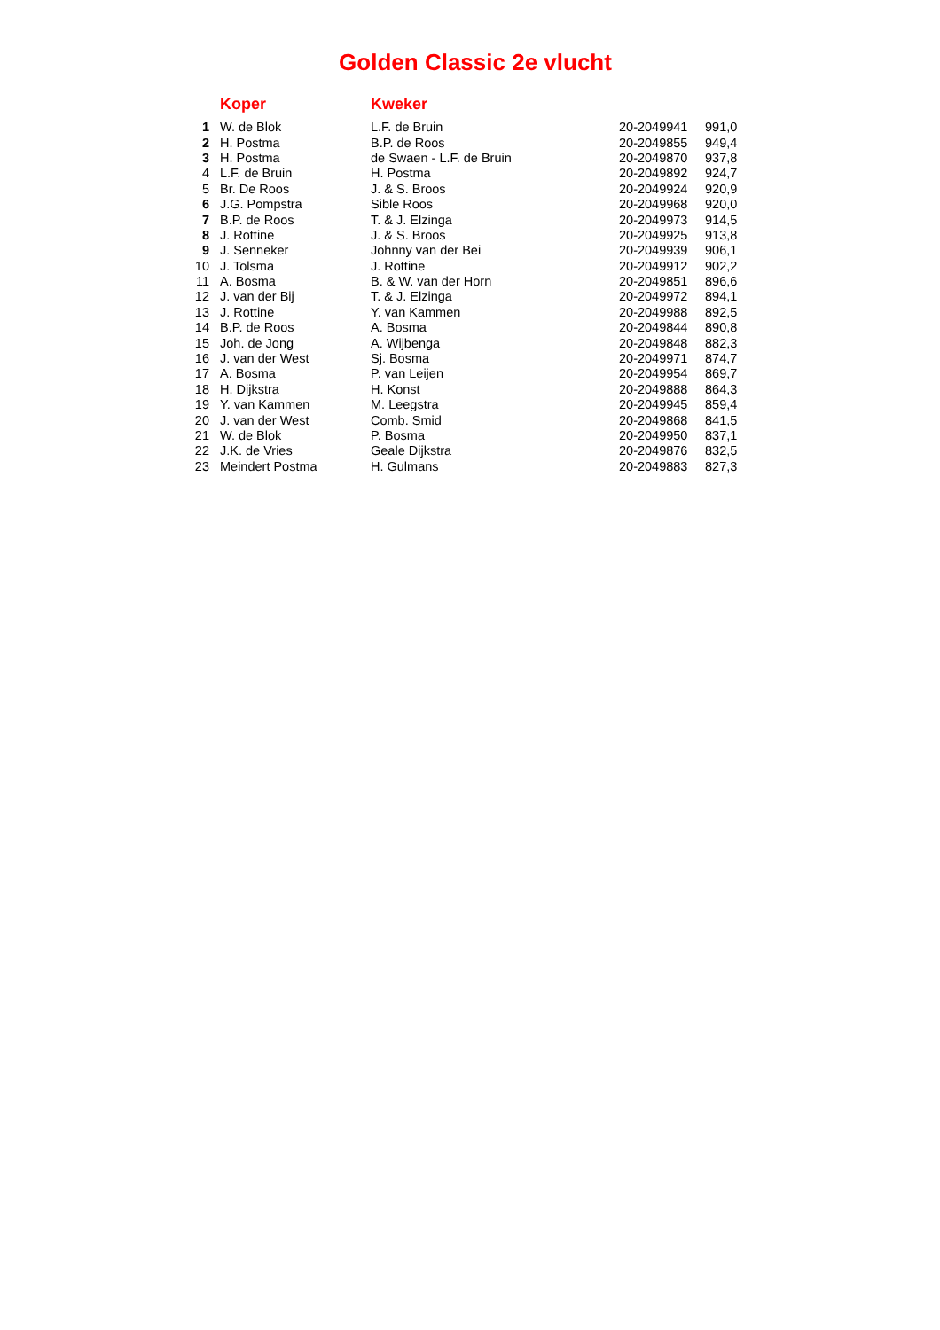Golden Classic 2e vlucht
| | Koper | Kweker | | |
| --- | --- | --- | --- | --- |
| 1 | W. de Blok | L.F. de Bruin | 20-2049941 | 991,0 |
| 2 | H. Postma | B.P. de Roos | 20-2049855 | 949,4 |
| 3 | H. Postma | de Swaen - L.F. de Bruin | 20-2049870 | 937,8 |
| 4 | L.F. de Bruin | H. Postma | 20-2049892 | 924,7 |
| 5 | Br. De Roos | J. & S. Broos | 20-2049924 | 920,9 |
| 6 | J.G. Pompstra | Sible Roos | 20-2049968 | 920,0 |
| 7 | B.P. de Roos | T. & J. Elzinga | 20-2049973 | 914,5 |
| 8 | J. Rottine | J. & S. Broos | 20-2049925 | 913,8 |
| 9 | J. Senneker | Johnny van der Bei | 20-2049939 | 906,1 |
| 10 | J. Tolsma | J. Rottine | 20-2049912 | 902,2 |
| 11 | A. Bosma | B. & W. van der Horn | 20-2049851 | 896,6 |
| 12 | J. van der Bij | T. & J. Elzinga | 20-2049972 | 894,1 |
| 13 | J. Rottine | Y. van Kammen | 20-2049988 | 892,5 |
| 14 | B.P. de Roos | A. Bosma | 20-2049844 | 890,8 |
| 15 | Joh. de Jong | A. Wijbenga | 20-2049848 | 882,3 |
| 16 | J. van der West | Sj. Bosma | 20-2049971 | 874,7 |
| 17 | A. Bosma | P. van Leijen | 20-2049954 | 869,7 |
| 18 | H. Dijkstra | H. Konst | 20-2049888 | 864,3 |
| 19 | Y. van Kammen | M. Leegstra | 20-2049945 | 859,4 |
| 20 | J. van der West | Comb. Smid | 20-2049868 | 841,5 |
| 21 | W. de Blok | P. Bosma | 20-2049950 | 837,1 |
| 22 | J.K. de Vries | Geale Dijkstra | 20-2049876 | 832,5 |
| 23 | Meindert Postma | H. Gulmans | 20-2049883 | 827,3 |